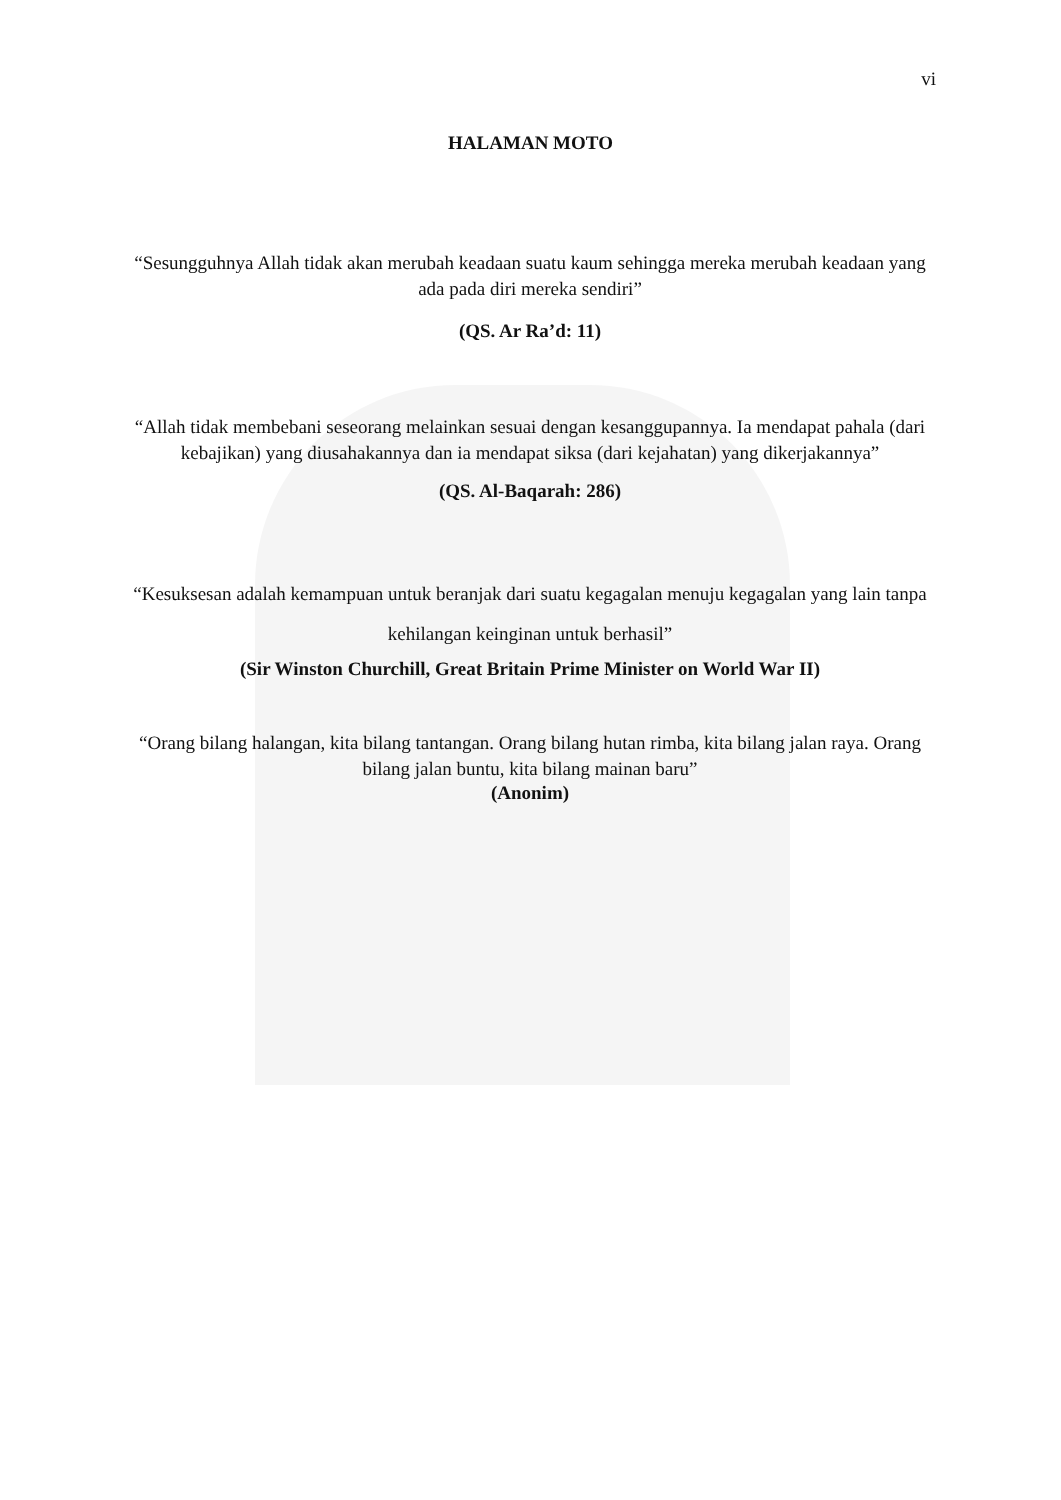vi
HALAMAN MOTO
“Sesungguhnya Allah tidak akan merubah keadaan suatu kaum sehingga mereka merubah keadaan yang ada pada diri mereka sendiri”
(QS. Ar Ra’d: 11)
“Allah tidak membebani seseorang melainkan sesuai dengan kesanggupannya. Ia mendapat pahala (dari kebajikan) yang diusahakannya dan ia mendapat siksa (dari kejahatan) yang dikerjakannya”
(QS. Al-Baqarah: 286)
“Kesuksesan adalah kemampuan untuk beranjak dari suatu kegagalan menuju kegagalan yang lain tanpa kehilangan keinginan untuk berhasil”
(Sir Winston Churchill, Great Britain Prime Minister on World War II)
“Orang bilang halangan, kita bilang tantangan. Orang bilang hutan rimba, kita bilang jalan raya. Orang bilang jalan buntu, kita bilang mainan baru”
(Anonim)